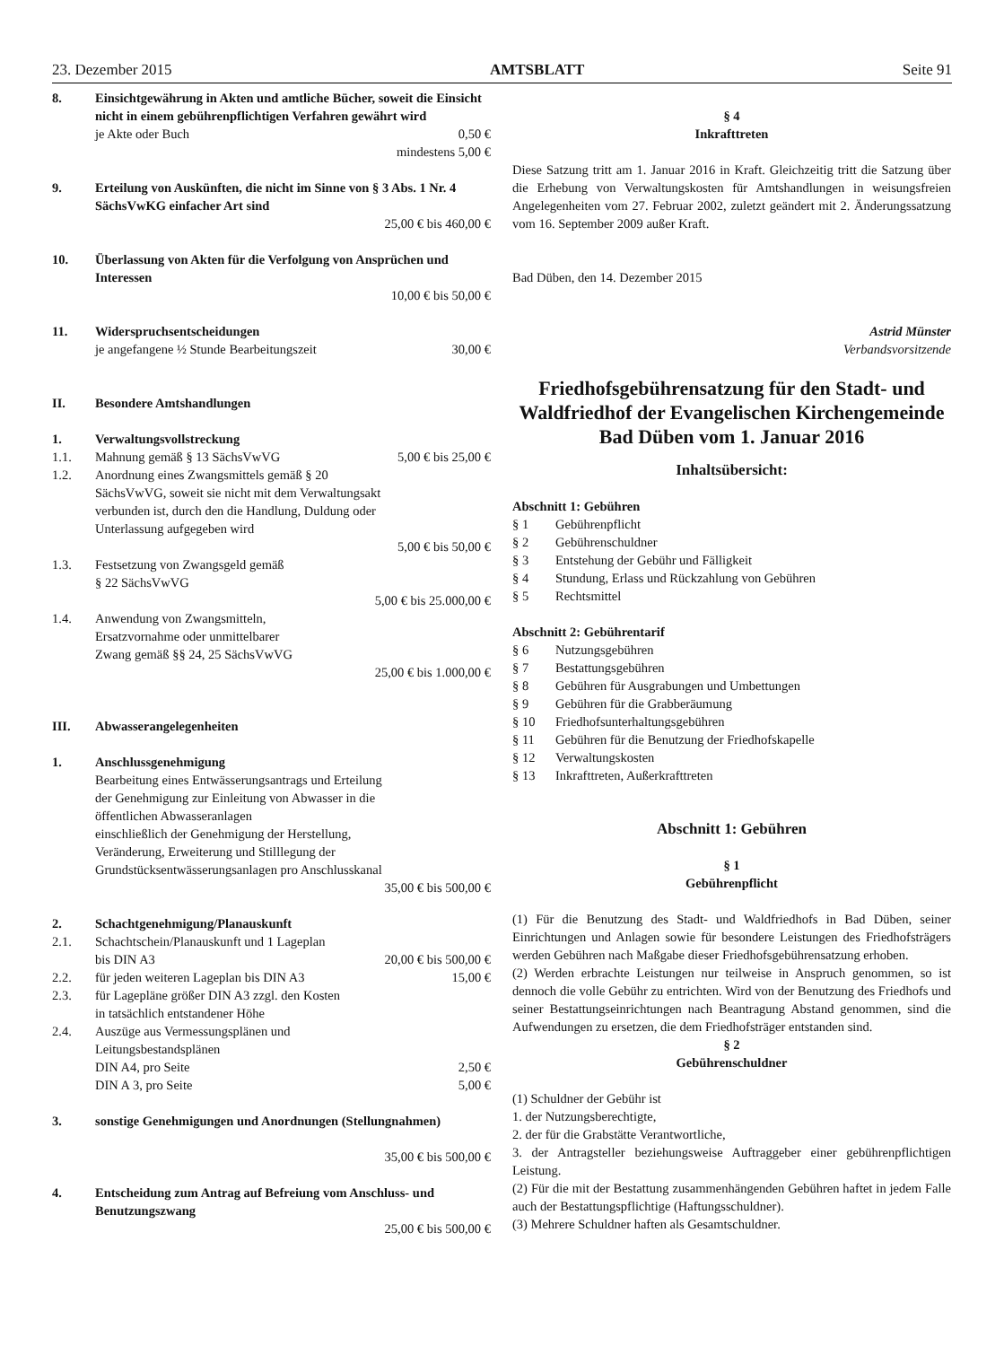23. Dezember 2015 AMTSBLATT Seite 91
8. Einsichtgewährung in Akten und amtliche Bücher, soweit die Einsicht nicht in einem gebührenpflichtigen Verfahren gewährt wird
je Akte oder Buch 0,50 €
mindestens 5,00 €
9. Erteilung von Auskünften, die nicht im Sinne von § 3 Abs. 1 Nr. 4 SächsVwKG einfacher Art sind
25,00 € bis 460,00 €
10. Überlassung von Akten für die Verfolgung von Ansprüchen und Interessen
10,00 € bis 50,00 €
11. Widerspruchsentscheidungen
je angefangene ½ Stunde Bearbeitungszeit 30,00 €
II. Besondere Amtshandlungen
1. Verwaltungsvollstreckung
1.1. Mahnung gemäß § 13 SächsVwVG 5,00 € bis 25,00 €
1.2. Anordnung eines Zwangsmittels gemäß § 20
SächsVwVG, soweit sie nicht mit dem Verwaltungsakt
verbunden ist, durch den die Handlung, Duldung oder
Unterlassung aufgegeben wird
5,00 € bis 50,00 €
1.3. Festsetzung von Zwangsgeld gemäß
§ 22 SächsVwVG
5,00 € bis 25.000,00 €
1.4. Anwendung von Zwangsmitteln,
Ersatzvornahme oder unmittelbarer
Zwang gemäß §§ 24, 25 SächsVwVG
25,00 € bis 1.000,00 €
III. Abwasserangelegenheiten
1. Anschlussgenehmigung
Bearbeitung eines Entwässerungsantrags und Erteilung
der Genehmigung zur Einleitung von Abwasser in die
öffentlichen Abwasseranlagen
einschließlich der Genehmigung der Herstellung,
Veränderung, Erweiterung und Stilllegung der
Grundstücksentwässerungsanlagen pro Anschlusskanal
35,00 € bis 500,00 €
2. Schachtgenehmigung/Planauskunft
2.1. Schachtschein/Planauskunft und 1 Lageplan
bis DIN A3 20,00 € bis 500,00 €
2.2. für jeden weiteren Lageplan bis DIN A3 15,00 €
2.3. für Lagepläne größer DIN A3 zzgl. den Kosten
in tatsächlich entstandener Höhe
2.4. Auszüge aus Vermessungsplänen und
Leitungsbestandsplänen
DIN A4, pro Seite 2,50 €
DIN A 3, pro Seite 5,00 €
3. sonstige Genehmigungen und Anordnungen (Stellungnahmen)
35,00 € bis 500,00 €
4. Entscheidung zum Antrag auf Befreiung vom Anschluss- und Benutzungszwang
25,00 € bis 500,00 €
§ 4
Inkrafttreten
Diese Satzung tritt am 1. Januar 2016 in Kraft. Gleichzeitig tritt die Satzung über die Erhebung von Verwaltungskosten für Amtshandlungen in weisungsfreien Angelegenheiten vom 27. Februar 2002, zuletzt geändert mit 2. Änderungssatzung vom 16. September 2009 außer Kraft.
Bad Düben, den 14. Dezember 2015
Astrid Münster
Verbandsvorsitzende
Friedhofsgebührensatzung für den Stadt- und Waldfriedhof der Evangelischen Kirchengemeinde Bad Düben vom 1. Januar 2016
Inhaltsübersicht:
Abschnitt 1: Gebühren
§ 1 Gebührenpflicht
§ 2 Gebührenschuldner
§ 3 Entstehung der Gebühr und Fälligkeit
§ 4 Stundung, Erlass und Rückzahlung von Gebühren
§ 5 Rechtsmittel
Abschnitt 2: Gebührentarif
§ 6 Nutzungsgebühren
§ 7 Bestattungsgebühren
§ 8 Gebühren für Ausgrabungen und Umbettungen
§ 9 Gebühren für die Grabberäumung
§ 10 Friedhofsunterhaltungsgebühren
§ 11 Gebühren für die Benutzung der Friedhofskapelle
§ 12 Verwaltungskosten
§ 13 Inkrafttreten, Außerkrafttreten
Abschnitt 1: Gebühren
§ 1
Gebührenpflicht
(1) Für die Benutzung des Stadt- und Waldfriedhofs in Bad Düben, seiner Einrichtungen und Anlagen sowie für besondere Leistungen des Friedhofsträgers werden Gebühren nach Maßgabe dieser Friedhofsgebührensatzung erhoben.
(2) Werden erbrachte Leistungen nur teilweise in Anspruch genommen, so ist dennoch die volle Gebühr zu entrichten. Wird von der Benutzung des Friedhofs und seiner Bestattungseinrichtungen nach Beantragung Abstand genommen, sind die Aufwendungen zu ersetzen, die dem Friedhofsträger entstanden sind.
§ 2
Gebührenschuldner
(1) Schuldner der Gebühr ist
1. der Nutzungsberechtigte,
2. der für die Grabstätte Verantwortliche,
3. der Antragsteller beziehungsweise Auftraggeber einer gebührenpflichtigen Leistung.
(2) Für die mit der Bestattung zusammenhängenden Gebühren haftet in jedem Falle auch der Bestattungspflichtige (Haftungsschuldner).
(3) Mehrere Schuldner haften als Gesamtschuldner.